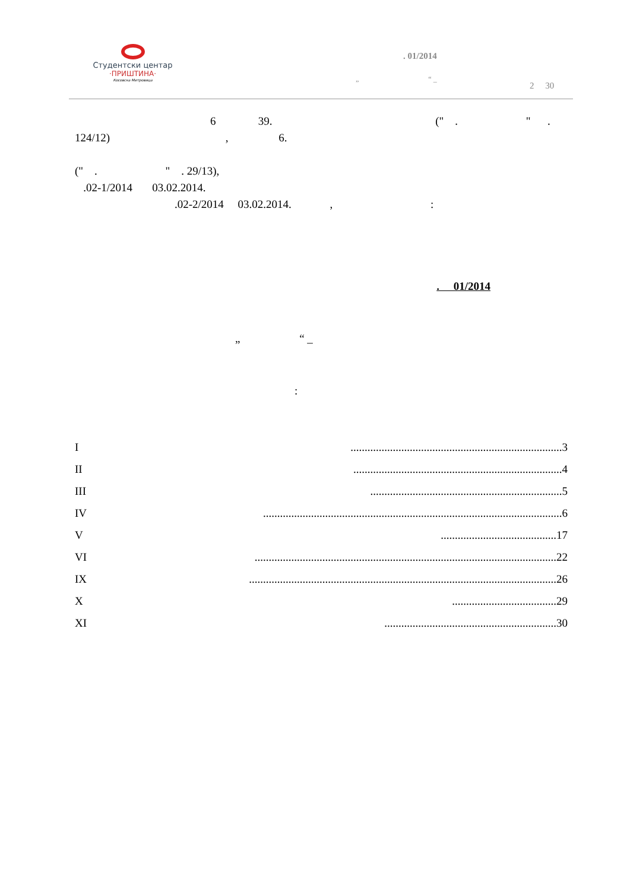Студентски центар
·ПРИШТИНА·
Косовска Митровица
. 01/2014
„ “ _
2 30
6 39. (" . " .
124/12) , 6.
(" . " . 29/13),
.02-1/2014 03.02.2014.
.02-2/2014 03.02.2014. , :
. 01/2014
„ “ _
:
I...........................................................................3
II..........................................................................4
III....................................................................5
IV..........................................................................................................6
V.........................................17
VI...........................................................................................................22
IX.............................................................................................................26
X.....................................29
XI.............................................................30